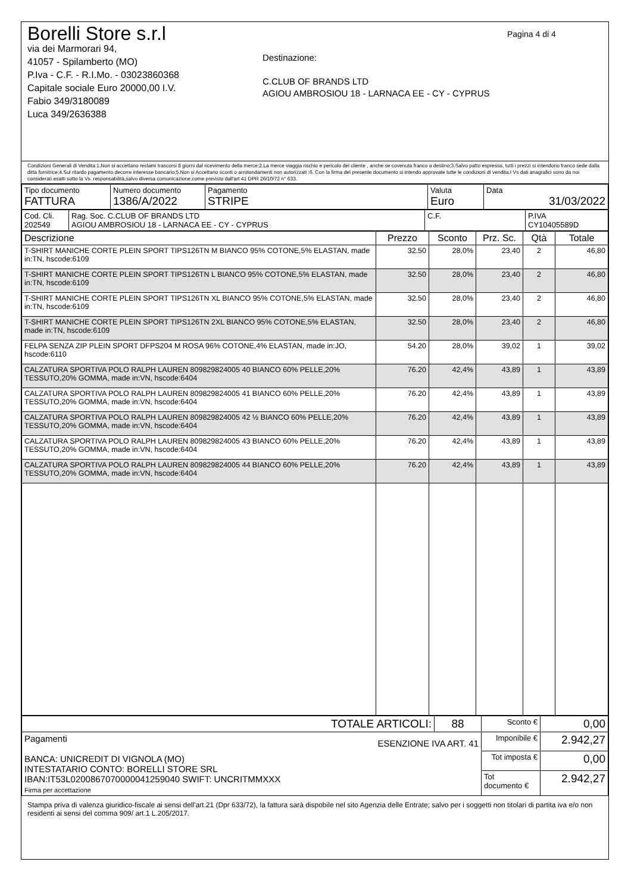Borelli Store s.r.l
via dei Marmorari 94,
41057 - Spilamberto (MO)
P.Iva - C.F. - R.I.Mo. - 03023860368
Capitale sociale Euro 20000,00 I.V.
Fabio 349/3180089
Luca 349/2636388
Destinazione:
C.CLUB OF BRANDS LTD
AGIOU AMBROSIOU 18 - LARNACA EE - CY - CYPRUS
Pagina 4 di 4
Condizioni Generali di Vendita:1.Non si accettano reclami trascorsi 8 giorni dal ricevimento della merce;2.La merce viaggia rischio e pericolo del cliente , anche se covenuta franco a destino;3.Salvo patto espresso, tutti i prezzi si intendono franco sede dalla ditta fornitrice;4.Sul ritardo pagamento decorre interesse bancario;5.Non si Accettano sconti o arrotondamenti non autorizzati ;6. Con la firma del presente documento si intendo approvate tutte le condizioni di vendita.I Vs dati anagrafici sono da noi considerati esatti sotto la Vs. responsabilità,salvo diversa comunicazione,come previsto dall'art 41 DPR 26/10/72 n° 633.
| Tipo documento FATTURA | Numero documento 1386/A/2022 | Pagamento STRIPE | Valuta Euro | Data 31/03/2022 |
| Cod. Cli. 202549 | Rag. Soc. C.CLUB OF BRANDS LTD AGIOU AMBROSIOU 18 - LARNACA EE - CY - CYPRUS | C.F. | P.IVA CY10405589D |
| Descrizione | Prezzo | Sconto | Prz. Sc. | Qtà | Totale |
| --- | --- | --- | --- | --- | --- |
| T-SHIRT MANICHE CORTE PLEIN SPORT TIPS126TN M BIANCO 95% COTONE,5% ELASTAN, made in:TN, hscode:6109 | 32.50 | 28,0% | 23,40 | 2 | 46,80 |
| T-SHIRT MANICHE CORTE PLEIN SPORT TIPS126TN L BIANCO 95% COTONE,5% ELASTAN, made in:TN, hscode:6109 | 32.50 | 28,0% | 23,40 | 2 | 46,80 |
| T-SHIRT MANICHE CORTE PLEIN SPORT TIPS126TN XL BIANCO 95% COTONE,5% ELASTAN, made in:TN, hscode:6109 | 32.50 | 28,0% | 23,40 | 2 | 46,80 |
| T-SHIRT MANICHE CORTE PLEIN SPORT TIPS126TN 2XL BIANCO 95% COTONE,5% ELASTAN, made in:TN, hscode:6109 | 32.50 | 28,0% | 23,40 | 2 | 46,80 |
| FELPA SENZA ZIP PLEIN SPORT DFPS204 M ROSA 96% COTONE,4% ELASTAN, made in:JO, hscode:6110 | 54.20 | 28,0% | 39,02 | 1 | 39,02 |
| CALZATURA SPORTIVA POLO RALPH LAUREN 809829824005 40 BIANCO 60% PELLE,20% TESSUTO,20% GOMMA, made in:VN, hscode:6404 | 76.20 | 42,4% | 43,89 | 1 | 43,89 |
| CALZATURA SPORTIVA POLO RALPH LAUREN 809829824005 41 BIANCO 60% PELLE,20% TESSUTO,20% GOMMA, made in:VN, hscode:6404 | 76.20 | 42,4% | 43,89 | 1 | 43,89 |
| CALZATURA SPORTIVA POLO RALPH LAUREN 809829824005 42 ½ BIANCO 60% PELLE,20% TESSUTO,20% GOMMA, made in:VN, hscode:6404 | 76.20 | 42,4% | 43,89 | 1 | 43,89 |
| CALZATURA SPORTIVA POLO RALPH LAUREN 809829824005 43 BIANCO 60% PELLE,20% TESSUTO,20% GOMMA, made in:VN, hscode:6404 | 76.20 | 42,4% | 43,89 | 1 | 43,89 |
| CALZATURA SPORTIVA POLO RALPH LAUREN 809829824005 44 BIANCO 60% PELLE,20% TESSUTO,20% GOMMA, made in:VN, hscode:6404 | 76.20 | 42,4% | 43,89 | 1 | 43,89 |
| TOTALE ARTICOLI: | 88 | Sconto € | 0,00 |
| Pagamenti ESENZIONE IVA ART. 41 BANCA: UNICREDIT DI VIGNOLA (MO) INTESTATARIO CONTO: BORELLI STORE SRL IBAN:IT53L0200867070000041259040 SWIFT: UNCRITMMXXX Firma per accettazione | | Imponibile € | 2.942,27 |
| | | Tot imposta € | 0,00 |
| | | Tot documento € | 2.942,27 |
Stampa priva di valenza giuridico-fiscale ai sensi dell'art.21 (Dpr 633/72), la fattura sarà dispobile nel sito Agenzia delle Entrate; salvo per i soggetti non titolari di partita iva e/o non residenti ai sensi del comma 909/ art.1 L.205/2017.